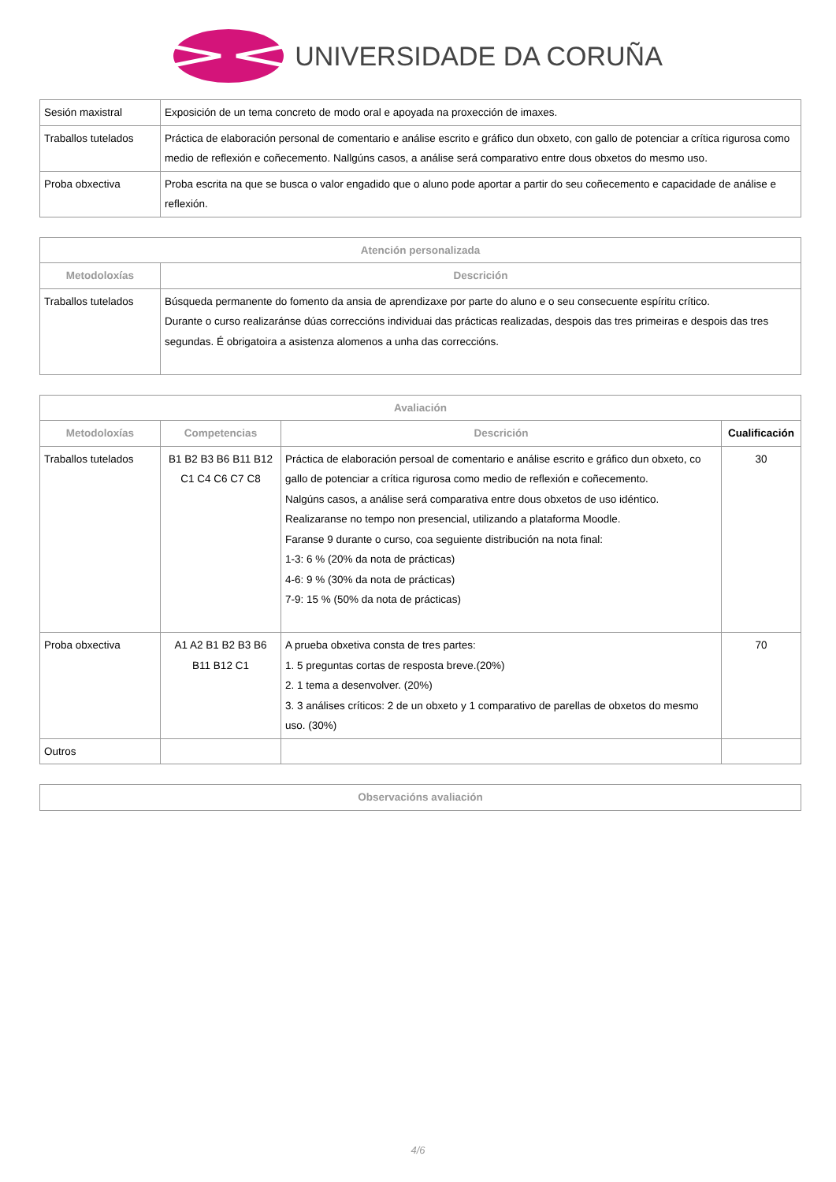UNIVERSIDADE DA CORUÑA
| Sesión maxistral | Exposición de un tema concreto de modo oral e apoyada na proxección de imaxes. |
| Traballos tutelados | Práctica de elaboración personal de comentario e análise escrito e gráfico dun obxeto, con gallo de potenciar a crítica rigurosa como medio de reflexión e coñecemento. Nallgúns casos, a análise será comparativo entre dous obxetos do mesmo uso. |
| Proba obxectiva | Proba escrita na que se busca o valor engadido que o aluno pode aportar a partir do seu coñecemento e capacidade de análise e reflexión. |
| Atención personalizada | |
| --- | --- |
| Metodoloxías | Descrición |
| Traballos tutelados | Búsqueda permanente do fomento da ansia de aprendizaxe por parte do aluno e o seu consecuente espíritu crítico. Durante o curso realizaránse dúas correccións individuai das prácticas realizadas, despois das tres primeiras e despois das tres segundas. É obrigatoira a asistenza alomenos a unha das correccións. |
| Avaliación | | | |
| --- | --- | --- | --- |
| Metodoloxías | Competencias | Descrición | Cualificación |
| Traballos tutelados | B1 B2 B3 B6 B11 B12 C1 C4 C6 C7 C8 | Práctica de elaboración persoal de comentario e análise escrito e gráfico dun obxeto, co gallo de potenciar a crítica rigurosa como medio de reflexión e coñecemento. Nalgúns casos, a análise será comparativa entre dous obxetos de uso idéntico. Realizaranse no tempo non presencial, utilizando a plataforma Moodle. Faranse 9 durante o curso, coa seguiente distribución na nota final: 1-3: 6 % (20% da nota de prácticas) 4-6: 9 % (30% da nota de prácticas) 7-9: 15 % (50% da nota de prácticas) | 30 |
| Proba obxectiva | A1 A2 B1 B2 B3 B6 B11 B12 C1 | A prueba obxetiva consta de tres partes: 1. 5 preguntas cortas de resposta breve.(20%) 2. 1 tema a desenvolver. (20%) 3. 3 análises críticos: 2 de un obxeto y 1 comparativo de parellas de obxetos do mesmo uso. (30%) | 70 |
| Outros | | | |
| Observacións avaliación |
| --- |
4/6